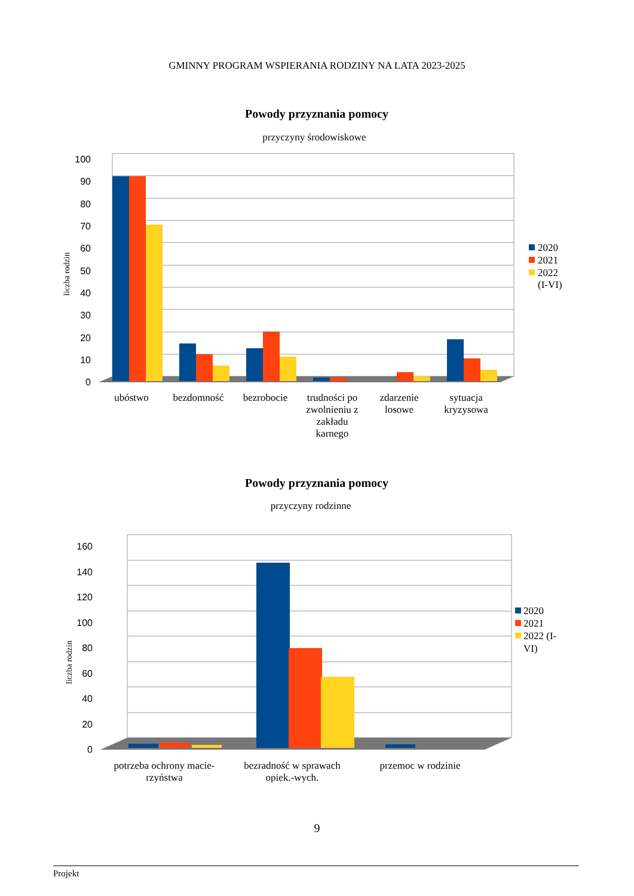GMINNY PROGRAM WSPIERANIA RODZINY NA LATA 2023-2025
Powody przyznania pomocy
przyczyny środowiskowe
0
10
20
30
40
50
60
70
80
90
100
liczba rodzin
ubóstwo
bezdomność
bezrobocie
trudności po
zwolnieniu z
zakładu
karnego
zdarzenie
losowe
sytuacja
kryzysowa
2020
2021
2022
(I-VI)
Powody przyznania pomocy
przyczyny rodzinne
0
20
40
60
80
100
120
140
160
liczba rodzin
potrzeba ochrony macie-
rzyństwa
bezradność w sprawach
opiek.-wych.
przemoc w rodzinie
2020
2021
2022 (I-
VI)
9
Projekt